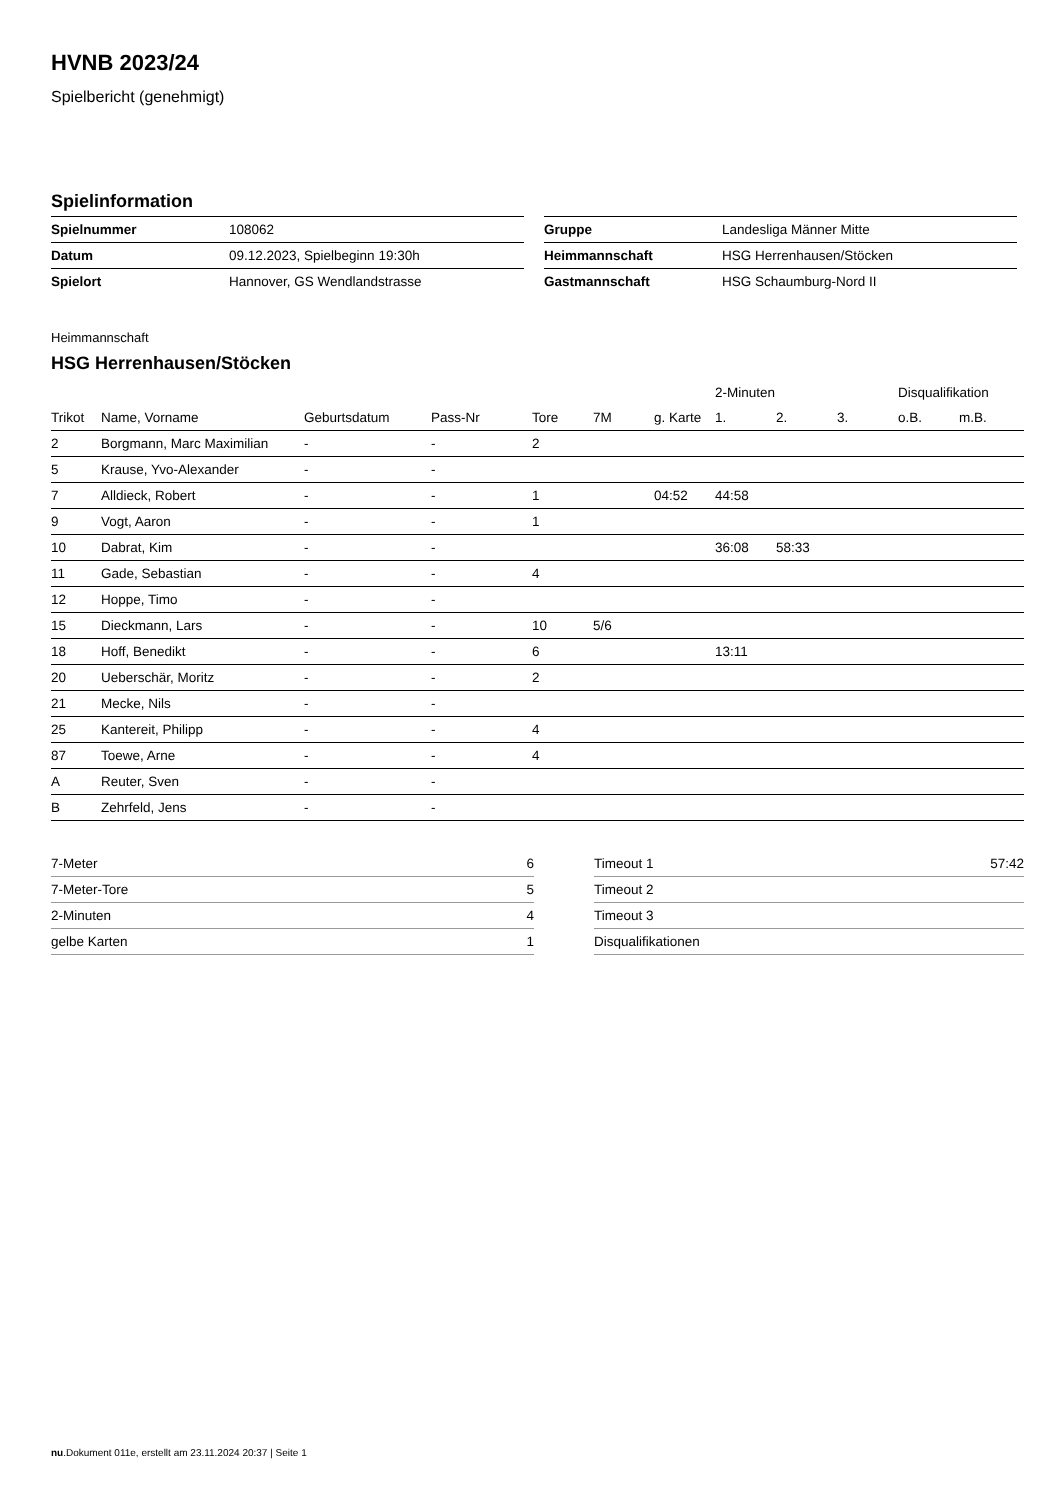HVNB 2023/24
Spielbericht (genehmigt)
Spielinformation
| Spielnummer | 108062 |
| Datum | 09.12.2023, Spielbeginn 19:30h |
| Spielort | Hannover, GS Wendlandstrasse |
| Gruppe | Landesliga Männer Mitte |
| Heimmannschaft | HSG Herrenhausen/Stöcken |
| Gastmannschaft | HSG Schaumburg-Nord II |
Heimmannschaft
HSG Herrenhausen/Stöcken
| | | | | | | | 2-Minuten | | | Disqualifikation | |
| --- | --- | --- | --- | --- | --- | --- | --- | --- | --- | --- | --- |
| Trikot | Name, Vorname | Geburtsdatum | Pass-Nr | Tore | 7M | g. Karte | 1. | 2. | 3. | o.B. | m.B. |
| 2 | Borgmann, Marc Maximilian | - | - | 2 | | | | | | | |
| 5 | Krause, Yvo-Alexander | - | - | | | | | | | | |
| 7 | Alldieck, Robert | - | - | 1 | | 04:52 | 44:58 | | | | |
| 9 | Vogt, Aaron | - | - | 1 | | | | | | | |
| 10 | Dabrat, Kim | - | - | | | | 36:08 | 58:33 | | | |
| 11 | Gade, Sebastian | - | - | 4 | | | | | | | |
| 12 | Hoppe, Timo | - | - | | | | | | | | |
| 15 | Dieckmann, Lars | - | - | 10 | 5/6 | | | | | | |
| 18 | Hoff, Benedikt | - | - | 6 | | | 13:11 | | | | |
| 20 | Ueberschär, Moritz | - | - | 2 | | | | | | | |
| 21 | Mecke, Nils | - | - | | | | | | | | |
| 25 | Kantereit, Philipp | - | - | 4 | | | | | | | |
| 87 | Toewe, Arne | - | - | 4 | | | | | | | |
| A | Reuter, Sven | - | - | | | | | | | | |
| B | Zehrfeld, Jens | - | - | | | | | | | | |
| 7-Meter | 6 |
| 7-Meter-Tore | 5 |
| 2-Minuten | 4 |
| gelbe Karten | 1 |
| Timeout 1 | 57:42 |
| Timeout 2 | |
| Timeout 3 | |
| Disqualifikationen | |
nu.Dokument 011e, erstellt am 23.11.2024 20:37 | Seite 1